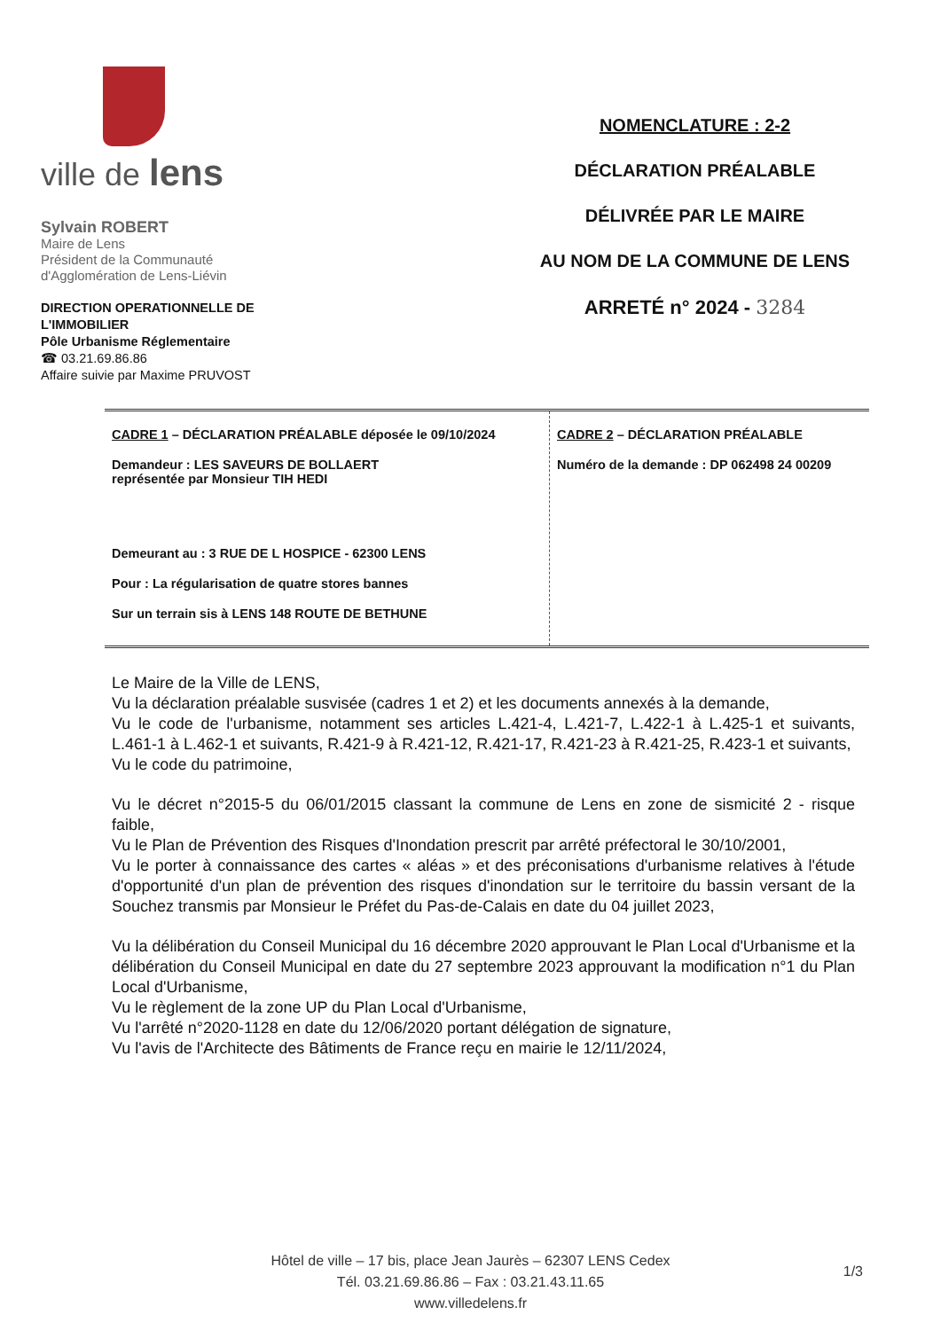ville de lens
Sylvain ROBERT
Maire de Lens
Président de la Communauté
d'Agglomération de Lens-Liévin
DIRECTION OPERATIONNELLE DE
L'IMMOBILIER
Pôle Urbanisme Réglementaire
☎ 03.21.69.86.86
Affaire suivie par Maxime PRUVOST
NOMENCLATURE : 2-2
DÉCLARATION PRÉALABLE
DÉLIVRÉE PAR LE MAIRE
AU NOM DE LA COMMUNE DE LENS
ARRETÉ n° 2024 - 3284
| CADRE 1 – DÉCLARATION PRÉALABLE déposée le 09/10/2024 Demandeur : LES SAVEURS DE BOLLAERT représentée par Monsieur TIH HEDI Demeurant au : 3 RUE DE L HOSPICE - 62300 LENS Pour : La régularisation de quatre stores bannes Sur un terrain sis à LENS 148 ROUTE DE BETHUNE | CADRE 2 – DÉCLARATION PRÉALABLE Numéro de la demande : DP 062498 24 00209 |
Le Maire de la Ville de LENS,
Vu la déclaration préalable susvisée (cadres 1 et 2) et les documents annexés à la demande,
Vu le code de l'urbanisme, notamment ses articles L.421-4, L.421-7, L.422-1 à L.425-1 et suivants, L.461-1 à L.462-1 et suivants, R.421-9 à R.421-12, R.421-17, R.421-23 à R.421-25, R.423-1 et suivants,
Vu le code du patrimoine,
Vu le décret n°2015-5 du 06/01/2015 classant la commune de Lens en zone de sismicité 2 - risque faible,
Vu le Plan de Prévention des Risques d'Inondation prescrit par arrêté préfectoral le 30/10/2001,
Vu le porter à connaissance des cartes « aléas » et des préconisations d'urbanisme relatives à l'étude d'opportunité d'un plan de prévention des risques d'inondation sur le territoire du bassin versant de la Souchez transmis par Monsieur le Préfet du Pas-de-Calais en date du 04 juillet 2023,
Vu la délibération du Conseil Municipal du 16 décembre 2020 approuvant le Plan Local d'Urbanisme et la délibération du Conseil Municipal en date du 27 septembre 2023 approuvant la modification n°1 du Plan Local d'Urbanisme,
Vu le règlement de la zone UP du Plan Local d'Urbanisme,
Vu l'arrêté n°2020-1128 en date du 12/06/2020 portant délégation de signature,
Vu l'avis de l'Architecte des Bâtiments de France reçu en mairie le 12/11/2024,
Hôtel de ville – 17 bis, place Jean Jaurès – 62307 LENS Cedex
Tél. 03.21.69.86.86 – Fax : 03.21.43.11.65
www.villedelens.fr
1/3